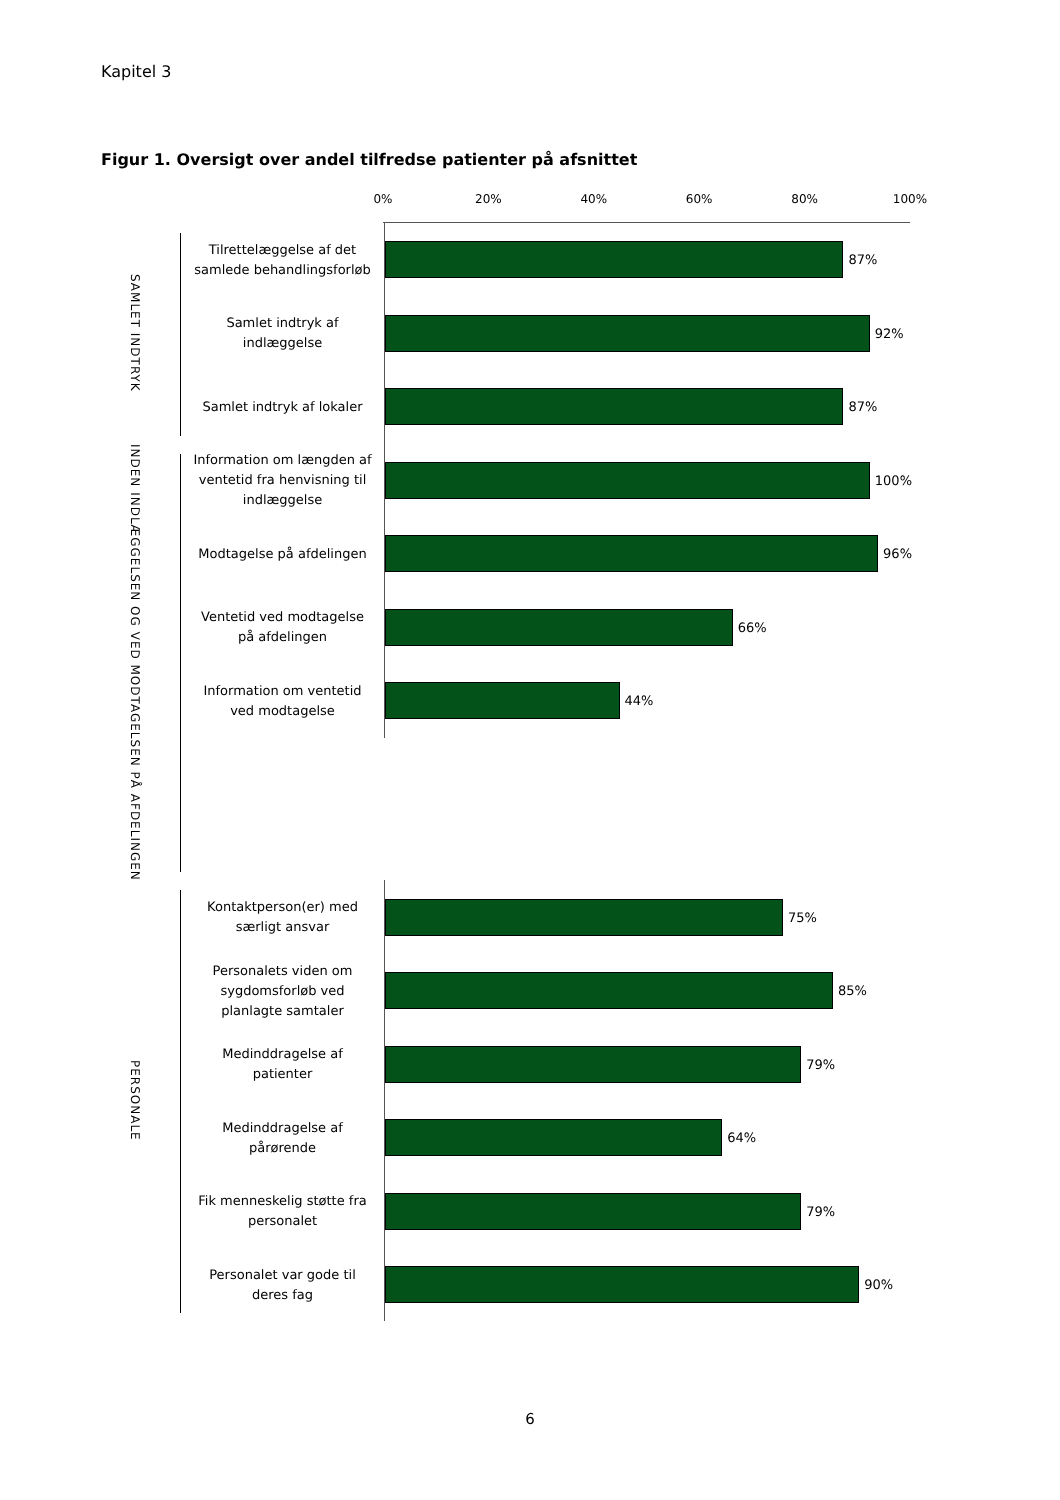Kapitel 3
Figur 1. Oversigt over andel tilfredse patienter på afsnittet
0% 20% 40% 60% 80% 100%
SAMLET INDTRYK
Tilrettelæggelse af det samlede behandlingsforløb
87%
Samlet indtryk af indlæggelse
92%
Samlet indtryk af lokaler
87%
INDEN INDLÆGGELSEN OG VED MODTAGELSEN PÅ AFDELINGEN
Information om længden af ventetid fra henvisning til indlæggelse
100%
Modtagelse på afdelingen
96%
Ventetid ved modtagelse på afdelingen
66%
Information om ventetid ved modtagelse
44%
PERSONALE
Kontaktperson(er) med særligt ansvar
75%
Personalets viden om sygdomsforløb ved planlagte samtaler
85%
Medinddragelse af patienter
79%
Medinddragelse af pårørende
64%
Fik menneskelig støtte fra personalet
79%
Personalet var gode til deres fag
90%
6